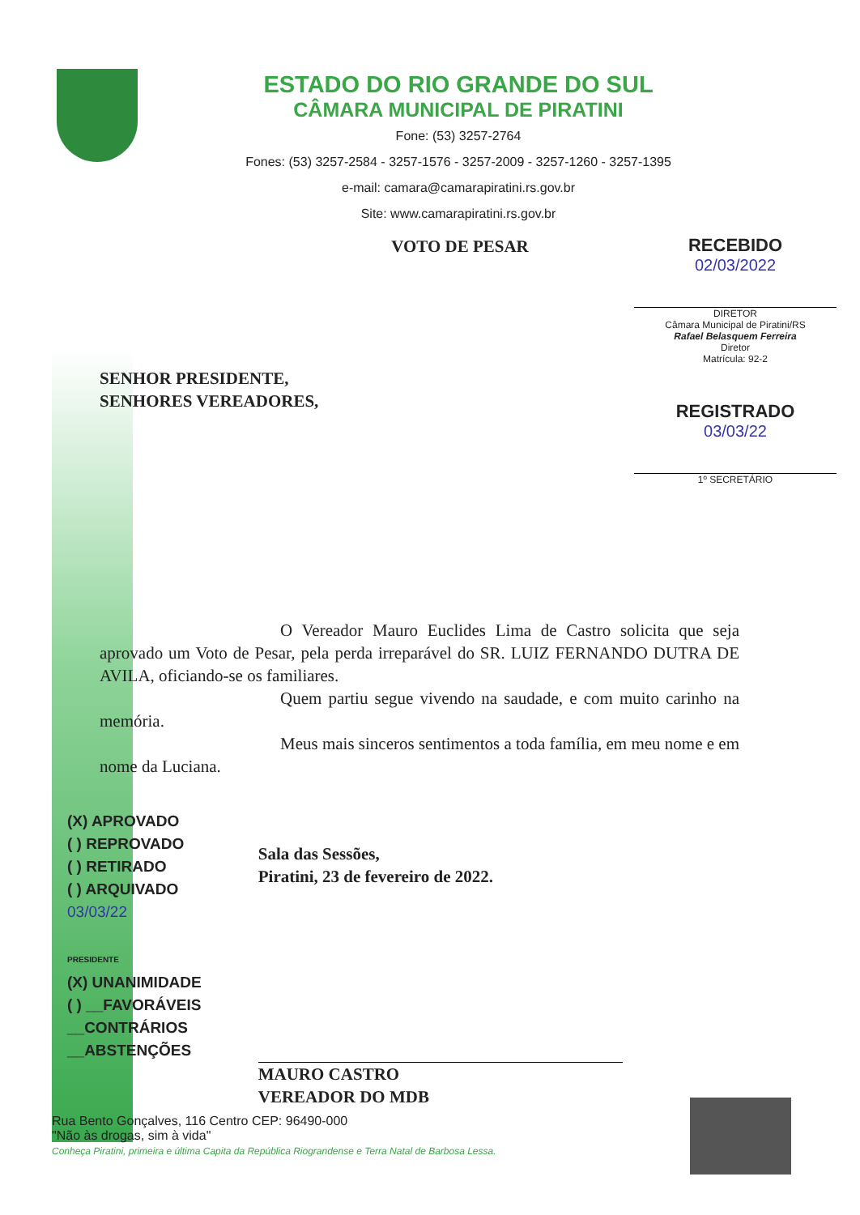ESTADO DO RIO GRANDE DO SUL
CÂMARA MUNICIPAL DE PIRATINI
Fone: (53) 3257-2764
Fones: (53) 3257-2584 - 3257-1576 - 3257-2009 - 3257-1260 - 3257-1395
e-mail: camara@camarapiratini.rs.gov.br
Site: www.camarapiratini.rs.gov.br
RECEBIDO
02/03/2022
DIRETOR
Câmara Municipal de Piratini/RS
Rafael Belasquem Ferreira
Diretor
Matrícula: 92-2
REGISTRADO
03/03/22
1º SECRETÁRIO
VOTO DE PESAR
SENHOR PRESIDENTE,
SENHORES VEREADORES,
O Vereador Mauro Euclides Lima de Castro solicita que seja aprovado um Voto de Pesar, pela perda irreparável do SR. LUIZ FERNANDO DUTRA DE AVILA, oficiando-se os familiares.
Quem partiu segue vivendo na saudade, e com muito carinho na memória.
Meus mais sinceros sentimentos a toda família, em meu nome e em nome da Luciana.
(X) APROVADO
( ) REPROVADO
( ) RETIRADO
( ) ARQUIVADO
03/03/22
PRESIDENTE
(X) UNANIMIDADE
( ) __FAVORÁVEIS
__CONTRÁRIOS
__ABSTENÇÕES
Sala das Sessões,
Piratini, 23 de fevereiro de 2022.
MAURO CASTRO
VEREADOR DO MDB
Rua Bento Gonçalves, 116 Centro CEP: 96490-000
"Não às drogas, sim à vida"
Conheça Piratini, primeira e última Capita da República Riograndense e Terra Natal de Barbosa Lessa.